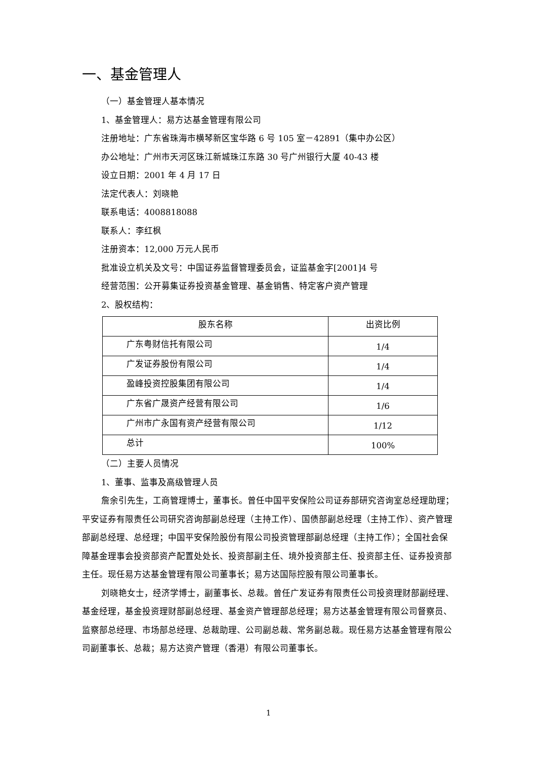一、基金管理人
（一）基金管理人基本情况
1、基金管理人：易方达基金管理有限公司
注册地址：广东省珠海市横琴新区宝华路 6 号 105 室－42891（集中办公区）
办公地址：广州市天河区珠江新城珠江东路 30 号广州银行大厦 40-43 楼
设立日期：2001 年 4 月 17 日
法定代表人：刘晓艳
联系电话：4008818088
联系人：李红枫
注册资本：12,000 万元人民币
批准设立机关及文号：中国证券监督管理委员会，证监基金字[2001]4 号
经营范围：公开募集证券投资基金管理、基金销售、特定客户资产管理
2、股权结构：
| 股东名称 | 出资比例 |
| 广东粤财信托有限公司 | 1/4 |
| 广发证券股份有限公司 | 1/4 |
| 盈峰投资控股集团有限公司 | 1/4 |
| 广东省广晟资产经营有限公司 | 1/6 |
| 广州市广永国有资产经营有限公司 | 1/12 |
| 总计 | 100% |
（二）主要人员情况
1、董事、监事及高级管理人员
詹余引先生，工商管理博士，董事长。曾任中国平安保险公司证券部研究咨询室总经理助理；平安证券有限责任公司研究咨询部副总经理（主持工作）、国债部副总经理（主持工作）、资产管理部副总经理、总经理；中国平安保险股份有限公司投资管理部副总经理（主持工作）；全国社会保障基金理事会投资部资产配置处处长、投资部副主任、境外投资部主任、投资部主任、证券投资部主任。现任易方达基金管理有限公司董事长；易方达国际控股有限公司董事长。
刘晓艳女士，经济学博士，副董事长、总裁。曾任广发证券有限责任公司投资理财部副经理、基金经理，基金投资理财部副总经理、基金资产管理部总经理；易方达基金管理有限公司督察员、监察部总经理、市场部总经理、总裁助理、公司副总裁、常务副总裁。现任易方达基金管理有限公司副董事长、总裁；易方达资产管理（香港）有限公司董事长。
1